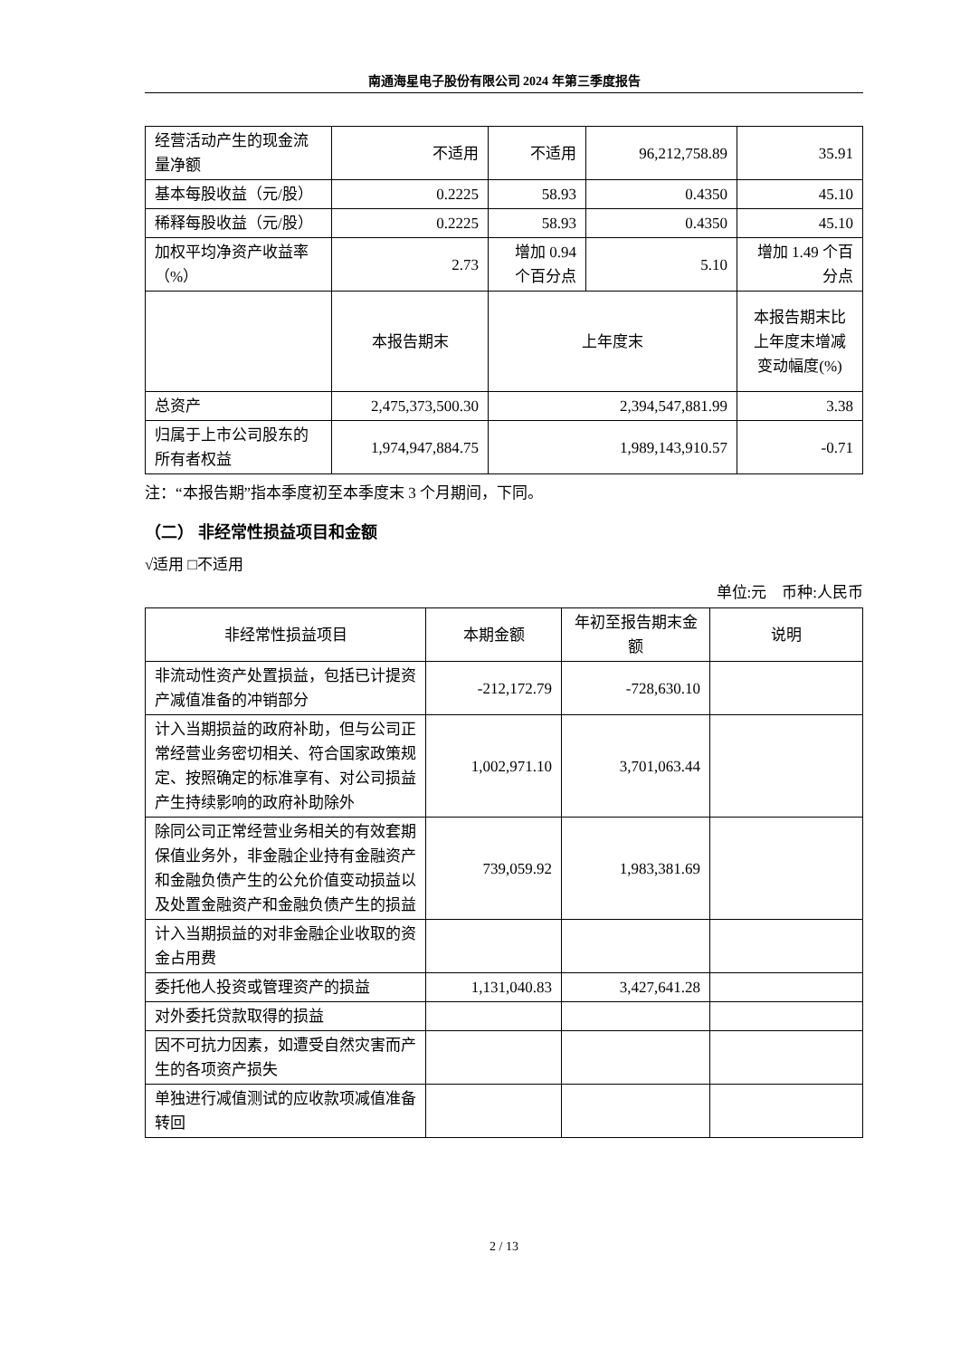南通海星电子股份有限公司 2024 年第三季度报告
| 经营活动产生的现金流量净额 | 不适用 | 不适用 | 96,212,758.89 | 35.91 |
| 基本每股收益（元/股） | 0.2225 | 58.93 | 0.4350 | 45.10 |
| 稀释每股收益（元/股） | 0.2225 | 58.93 | 0.4350 | 45.10 |
| 加权平均净资产收益率（%） | 2.73 | 增加 0.94 个百分点 | 5.10 | 增加 1.49 个百分点 |
| | 本报告期末 | 上年度末 | | 本报告期末比上年度末增减变动幅度(%) |
| 总资产 | 2,475,373,500.30 | 2,394,547,881.99 | | 3.38 |
| 归属于上市公司股东的所有者权益 | 1,974,947,884.75 | 1,989,143,910.57 | | -0.71 |
注：“本报告期”指本季度初至本季度末 3 个月期间，下同。
（二） 非经常性损益项目和金额
√适用 □不适用
单位:元　币种:人民币
| 非经常性损益项目 | 本期金额 | 年初至报告期末金额 | 说明 |
| --- | --- | --- | --- |
| 非流动性资产处置损益，包括已计提资产减值准备的冲销部分 | -212,172.79 | -728,630.10 | |
| 计入当期损益的政府补助，但与公司正常经营业务密切相关、符合国家政策规定、按照确定的标准享有、对公司损益产生持续影响的政府补助除外 | 1,002,971.10 | 3,701,063.44 | |
| 除同公司正常经营业务相关的有效套期保值业务外，非金融企业持有金融资产和金融负债产生的公允价值变动损益以及处置金融资产和金融负债产生的损益 | 739,059.92 | 1,983,381.69 | |
| 计入当期损益的对非金融企业收取的资金占用费 | | | |
| 委托他人投资或管理资产的损益 | 1,131,040.83 | 3,427,641.28 | |
| 对外委托贷款取得的损益 | | | |
| 因不可抗力因素，如遭受自然灾害而产生的各项资产损失 | | | |
| 单独进行减值测试的应收款项减值准备转回 | | | |
2 / 13